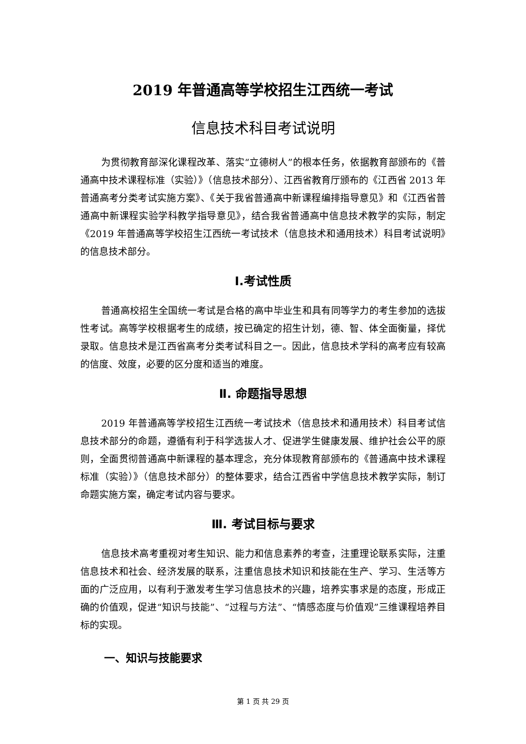2019 年普通高等学校招生江西统一考试
信息技术科目考试说明
为贯彻教育部深化课程改革、落实“立德树人”的根本任务，依据教育部颁布的《普通高中技术课程标准（实验）》（信息技术部分）、江西省教育厅颁布的《江西省 2013 年普通高考分类考试实施方案》、《关于我省普通高中新课程编排指导意见》和《江西省普通高中新课程实验学科教学指导意见》，结合我省普通高中信息技术教学的实际，制定《2019 年普通高等学校招生江西统一考试技术（信息技术和通用技术）科目考试说明》的信息技术部分。
Ⅰ.考试性质
普通高校招生全国统一考试是合格的高中毕业生和具有同等学力的考生参加的选拔性考试。高等学校根据考生的成绩，按已确定的招生计划，德、智、体全面衡量，择优录取。信息技术是江西省高考分类考试科目之一。因此，信息技术学科的高考应有较高的信度、效度，必要的区分度和适当的难度。
Ⅱ. 命题指导思想
2019 年普通高等学校招生江西统一考试技术（信息技术和通用技术）科目考试信息技术部分的命题，遵循有利于科学选拔人才、促进学生健康发展、维护社会公平的原则，全面贯彻普通高中新课程的基本理念，充分体现教育部颁布的《普通高中技术课程标准（实验）》（信息技术部分）的整体要求，结合江西省中学信息技术教学实际，制订命题实施方案，确定考试内容与要求。
Ⅲ. 考试目标与要求
信息技术高考重视对考生知识、能力和信息素养的考查，注重理论联系实际，注重信息技术和社会、经济发展的联系，注重信息技术知识和技能在生产、学习、生活等方面的广泛应用，以有利于激发考生学习信息技术的兴趣，培养实事求是的态度，形成正确的价值观，促进“知识与技能”、“过程与方法”、“情感态度与价值观”三维课程培养目标的实现。
一、知识与技能要求
第 1 页 共 29 页